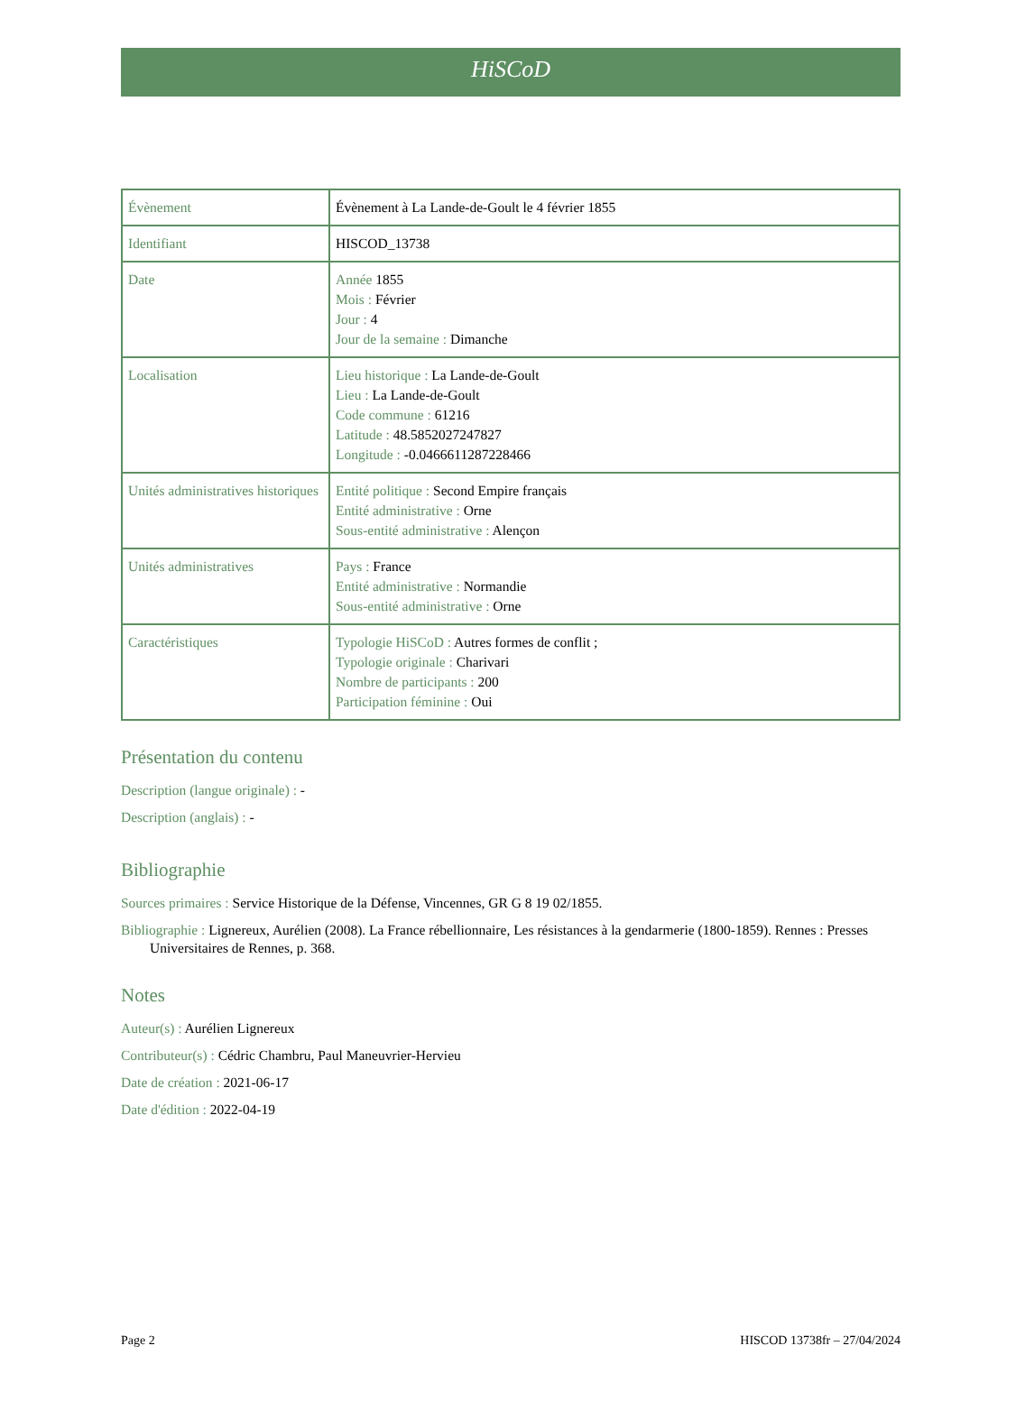HiSCoD
| Évènement | Évènement à La Lande-de-Goult le 4 février 1855 |
| Identifiant | HISCOD_13738 |
| Date | Année 1855 Mois : Février Jour : 4 Jour de la semaine : Dimanche |
| Localisation | Lieu historique : La Lande-de-Goult Lieu : La Lande-de-Goult Code commune : 61216 Latitude : 48.5852027247827 Longitude : -0.0466611287228466 |
| Unités administratives historiques | Entité politique : Second Empire français Entité administrative : Orne Sous-entité administrative : Alençon |
| Unités administratives | Pays : France Entité administrative : Normandie Sous-entité administrative : Orne |
| Caractéristiques | Typologie HiSCoD : Autres formes de conflit ; Typologie originale : Charivari Nombre de participants : 200 Participation féminine : Oui |
Présentation du contenu
Description (langue originale) : -
Description (anglais) : -
Bibliographie
Sources primaires : Service Historique de la Défense, Vincennes, GR G 8 19 02/1855.
Bibliographie : Lignereux, Aurélien (2008). La France rébellionnaire, Les résistances à la gendarmerie (1800-1859). Rennes : Presses Universitaires de Rennes, p. 368.
Notes
Auteur(s) : Aurélien Lignereux
Contributeur(s) : Cédric Chambru, Paul Maneuvrier-Hervieu
Date de création : 2021-06-17
Date d'édition : 2022-04-19
Page 2 HISCOD 13738fr – 27/04/2024